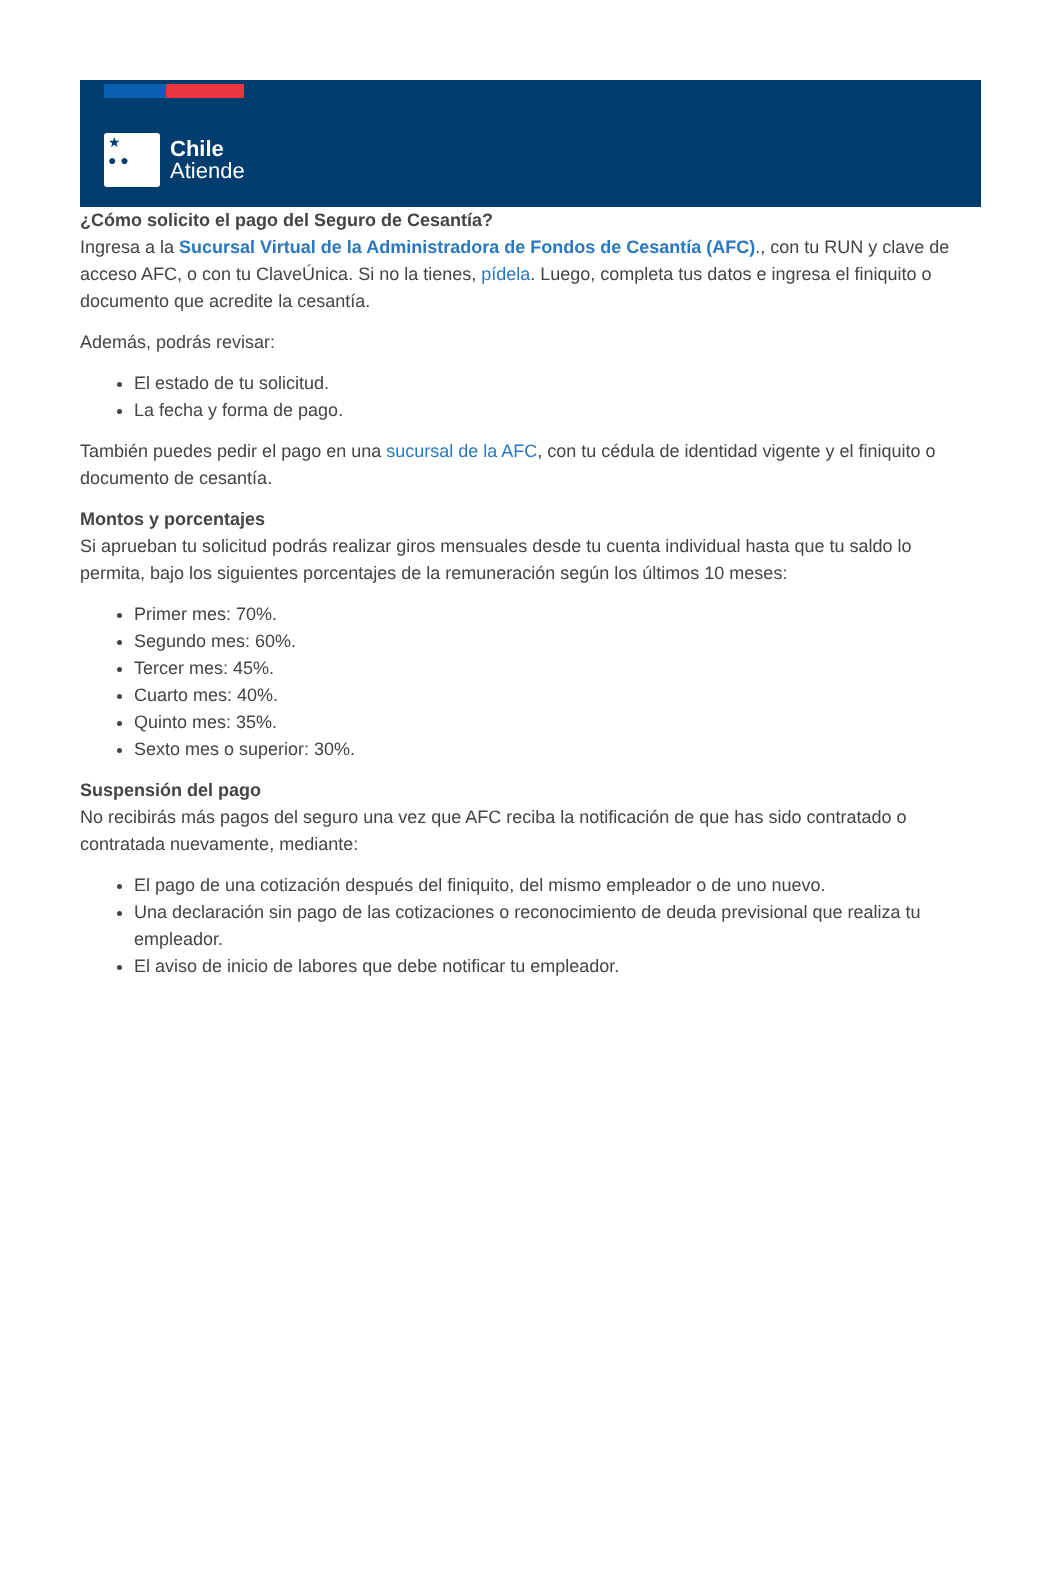★
● ●
Chile
Atiende
¿Cómo solicito el pago del Seguro de Cesantía?
Ingresa a la Sucursal Virtual de la Administradora de Fondos de Cesantía (AFC)., con tu RUN y clave de acceso AFC, o con tu ClaveÚnica. Si no la tienes, pídela. Luego, completa tus datos e ingresa el finiquito o documento que acredite la cesantía.
Además, podrás revisar:
El estado de tu solicitud.
La fecha y forma de pago.
También puedes pedir el pago en una sucursal de la AFC, con tu cédula de identidad vigente y el finiquito o documento de cesantía.
Montos y porcentajes
Si aprueban tu solicitud podrás realizar giros mensuales desde tu cuenta individual hasta que tu saldo lo permita, bajo los siguientes porcentajes de la remuneración según los últimos 10 meses:
Primer mes: 70%.
Segundo mes: 60%.
Tercer mes: 45%.
Cuarto mes: 40%.
Quinto mes: 35%.
Sexto mes o superior: 30%.
Suspensión del pago
No recibirás más pagos del seguro una vez que AFC reciba la notificación de que has sido contratado o contratada nuevamente, mediante:
El pago de una cotización después del finiquito, del mismo empleador o de uno nuevo.
Una declaración sin pago de las cotizaciones o reconocimiento de deuda previsional que realiza tu empleador.
El aviso de inicio de labores que debe notificar tu empleador.